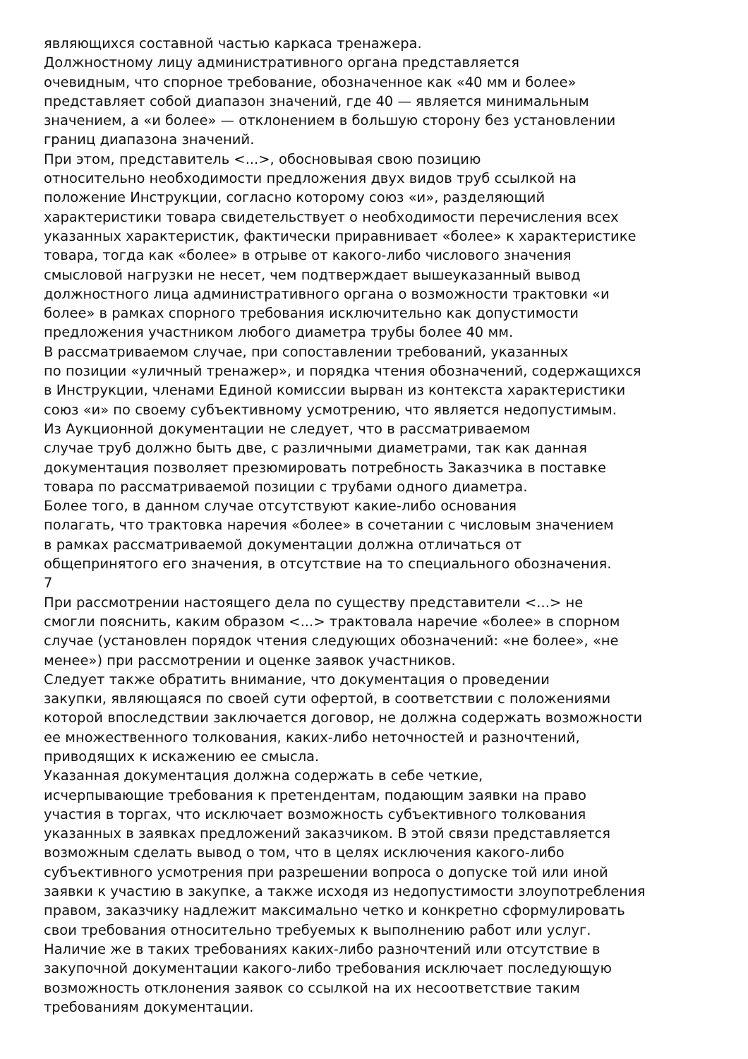являющихся составной частью каркаса тренажера.
Должностному лицу административного органа представляется
очевидным, что спорное требование, обозначенное как «40 мм и более»
представляет собой диапазон значений, где 40 — является минимальным
значением, а «и более» — отклонением в большую сторону без установлении
границ диапазона значений.
При этом, представитель <...>, обосновывая свою позицию
относительно необходимости предложения двух видов труб ссылкой на
положение Инструкции, согласно которому союз «и», разделяющий
характеристики товара свидетельствует о необходимости перечисления всех
указанных характеристик, фактически приравнивает «более» к характеристике
товара, тогда как «более» в отрыве от какого-либо числового значения
смысловой нагрузки не несет, чем подтверждает вышеуказанный вывод
должностного лица административного органа о возможности трактовки «и
более» в рамках спорного требования исключительно как допустимости
предложения участником любого диаметра трубы более 40 мм.
В рассматриваемом случае, при сопоставлении требований, указанных
по позиции «уличный тренажер», и порядка чтения обозначений, содержащихся
в Инструкции, членами Единой комиссии вырван из контекста характеристики
союз «и» по своему субъективному усмотрению, что является недопустимым.
Из Аукционной документации не следует, что в рассматриваемом
случае труб должно быть две, с различными диаметрами, так как данная
документация позволяет презюмировать потребность Заказчика в поставке
товара по рассматриваемой позиции с трубами одного диаметра.
Более того, в данном случае отсутствуют какие-либо основания
полагать, что трактовка наречия «более» в сочетании с числовым значением
в рамках рассматриваемой документации должна отличаться от
общепринятого его значения, в отсутствие на то специального обозначения.
7
При рассмотрении настоящего дела по существу представители <...> не
смогли пояснить, каким образом <...> трактовала наречие «более» в спорном
случае (установлен порядок чтения следующих обозначений: «не более», «не
менее») при рассмотрении и оценке заявок участников.
Следует также обратить внимание, что документация о проведении
закупки, являющаяся по своей сути офертой, в соответствии с положениями
которой впоследствии заключается договор, не должна содержать возможности
ее множественного толкования, каких-либо неточностей и разночтений,
приводящих к искажению ее смысла.
Указанная документация должна содержать в себе четкие,
исчерпывающие требования к претендентам, подающим заявки на право
участия в торгах, что исключает возможность субъективного толкования
указанных в заявках предложений заказчиком. В этой связи представляется
возможным сделать вывод о том, что в целях исключения какого-либо
субъективного усмотрения при разрешении вопроса о допуске той или иной
заявки к участию в закупке, а также исходя из недопустимости злоупотребления
правом, заказчику надлежит максимально четко и конкретно сформулировать
свои требования относительно требуемых к выполнению работ или услуг.
Наличие же в таких требованиях каких-либо разночтений или отсутствие в
закупочной документации какого-либо требования исключает последующую
возможность отклонения заявок со ссылкой на их несоответствие таким
требованиям документации.